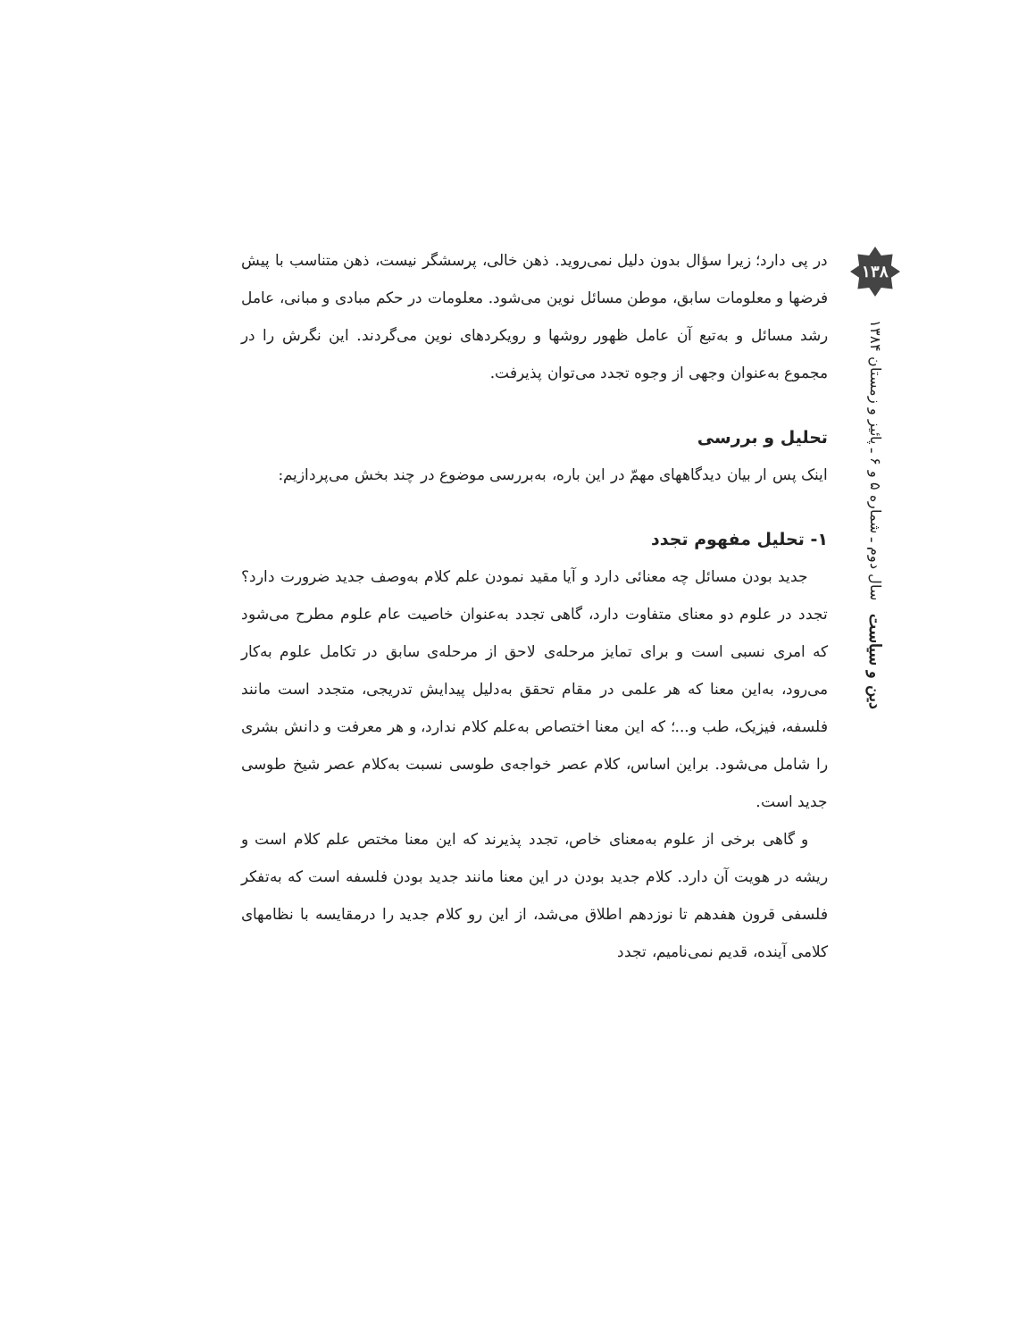۱۳۸
دین و سیاست سال دوم ـ شماره ۵ و ۶ ـ پائیز و زمستان ۱۳۸۴
در پی دارد؛ زیرا سؤال بدون دلیل نمی‌روید. ذهن خالی، پرسشگر نیست، ذهن متناسب با پیش فرضها و معلومات سابق، موطن مسائل نوین می‌شود. معلومات در حکم مبادی و مبانی، عامل رشد مسائل و به‌تبع آن عامل ظهور روشها و رویکردهای نوین می‌گردند. این نگرش را در مجموع به‌عنوان وجهی از وجوه تجدد می‌توان پذیرفت.
تحلیل و بررسی
اینک پس ار بیان دیدگاههای مهمّ در این باره، به‌بررسی موضوع در چند بخش می‌پردازیم:
۱- تحلیل مفهوم تجدد
جدید بودن مسائل چه معنائی دارد و آیا مقید نمودن علم کلام به‌وصف جدید ضرورت دارد؟ تجدد در علوم دو معنای متفاوت دارد، گاهی تجدد به‌عنوان خاصیت عام علوم مطرح می‌شود که امری نسبی است و برای تمایز مرحله‌ی لاحق از مرحله‌ی سابق در تکامل علوم به‌کار می‌رود، به‌این معنا که هر علمی در مقام تحقق به‌دلیل پیدایش تدریجی، متجدد است مانند فلسفه، فیزیک، طب و...؛ که این معنا اختصاص به‌علم کلام ندارد، و هر معرفت و دانش بشری را شامل می‌شود. براین اساس، کلام عصر خواجه‌ی طوسی نسبت به‌کلام عصر شیخ طوسی جدید است.
و گاهی برخی از علوم به‌معنای خاص، تجدد پذیرند که این معنا مختص علم کلام است و ریشه در هویت آن دارد. کلام جدید بودن در این معنا مانند جدید بودن فلسفه است که به‌تفکر فلسفی قرون هفدهم تا نوزدهم اطلاق می‌شد، از این رو کلام جدید را درمقایسه با نظامهای کلامی آینده، قدیم نمی‌نامیم، تجدد